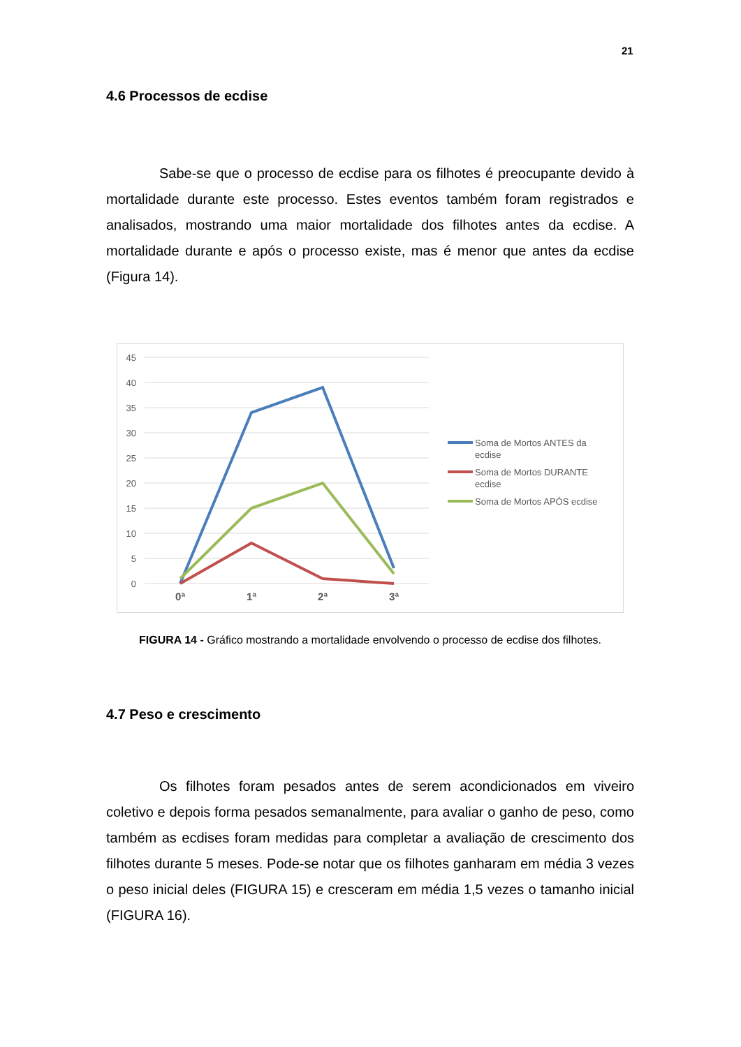21
4.6 Processos de ecdise
Sabe-se que o processo de ecdise para os filhotes é preocupante devido à mortalidade durante este processo. Estes eventos também foram registrados e analisados, mostrando uma maior mortalidade dos filhotes antes da ecdise. A mortalidade durante e após o processo existe, mas é menor que antes da ecdise (Figura 14).
45
40
35
30
25
20
15
10
5
0
0ª
1ª
2ª
3ª
Soma de Mortos ANTES da
ecdise
Soma de Mortos DURANTE
ecdise
Soma de Mortos APÓS ecdise
FIGURA 14 - Gráfico mostrando a mortalidade envolvendo o processo de ecdise dos filhotes.
4.7 Peso e crescimento
Os filhotes foram pesados antes de serem acondicionados em viveiro coletivo e depois forma pesados semanalmente, para avaliar o ganho de peso, como também as ecdises foram medidas para completar a avaliação de crescimento dos filhotes durante 5 meses. Pode-se notar que os filhotes ganharam em média 3 vezes o peso inicial deles (FIGURA 15) e cresceram em média 1,5 vezes o tamanho inicial (FIGURA 16).